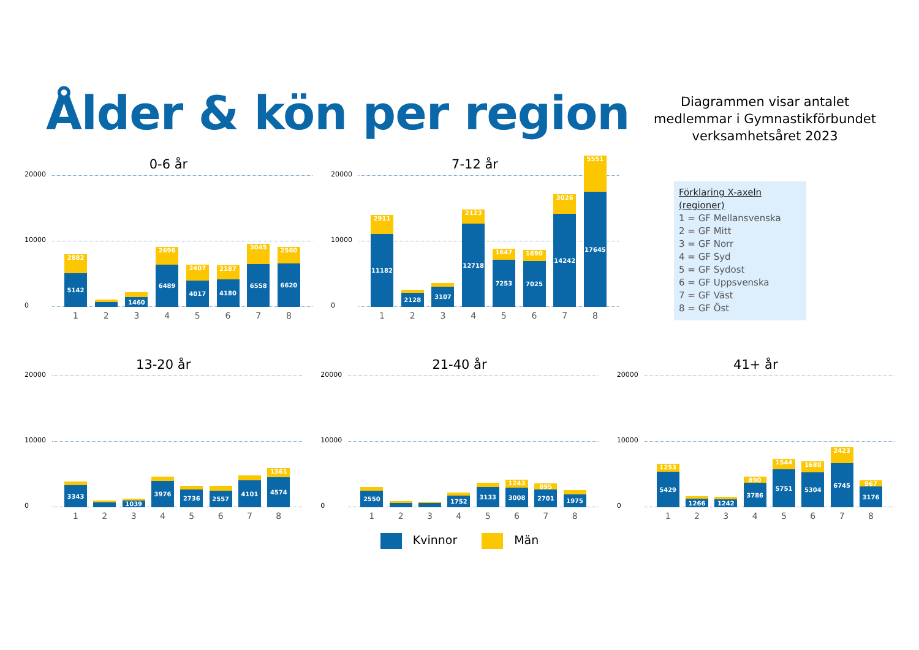Ålder & kön per region
Diagrammen visar antalet
medlemmar i Gymnastikförbundet
verksamhetsåret 2023
0-6 år
20000
10000
0
2882
5142
1460
2696
6489
2407
4017
2187
4180
3045
6558
2560
6620
12345678
7-12 år
20000
10000
0
2911
11182
2128
3107
2123
12718
1647
7253
1690
7025
3026
14242
5551
17645
12345678
Förklaring X-axeln (regioner)
1 = GF Mellansvenska
2 = GF Mitt
3 = GF Norr
4 = GF Syd
5 = GF Sydost
6 = GF Uppsvenska
7 = GF Väst
8 = GF Öst
13-20 år
20000
10000
0
3343
1039
3976
2736
2557
4101
1361
4574
12345678
21-40 år
20000
10000
0
2550
1752
3133
1243
3008
895
2701
1975
12345678
41+ år
20000
10000
0
1253
5429
1266
1242
890
3786
1544
5751
1688
5304
2423
6745
967
3176
12345678
Kvinnor Män